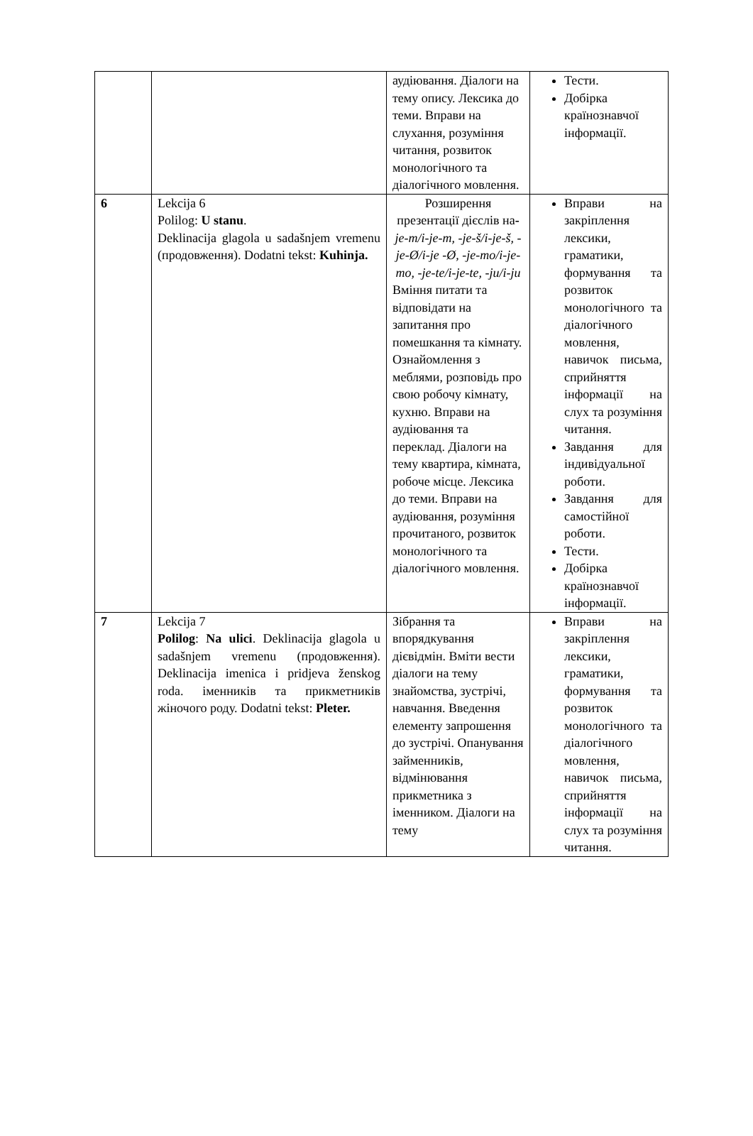| | | аудіювання. Діалоги на тему опису. Лексика до теми. Вправи на слухання, розуміння читання, розвиток монологічного та діалогічного мовлення. | Тести. Добірка країнознавчої інформації. |
| 6 | Lekcija 6 Polilog: U stanu . Deklinacija glagola u sadašnjem vremenu (продовження). Dodatni tekst: Kuhinja. | Розширення презентації дієслів на - je-m/i-je-m, -je-š/i-je-š, -je-Ø/i-je -Ø, -je-mo/i-je-mo, -je-te/i-je-te, -ju/i-ju Вміння питати та відповідати на запитання про помешкання та кімнату. Ознайомлення з меблями, розповідь про свою робочу кімнату, кухню. Вправи на аудіювання та переклад. Діалоги на тему квартира, кімната, робоче місце. Лексика до теми. Вправи на аудіювання, розуміння прочитаного, розвиток монологічного та діалогічного мовлення. | Вправи на закріплення лексики, граматики, формування та розвиток монологічного та діалогічного мовлення, навичок письма, сприйняття інформації на слух та розуміння читання. Завдання для індивідуальної роботи. Завдання для самостійної роботи. Тести. Добірка країнознавчої інформації. |
| 7 | Lekcija 7 Polilog : Na ulici . Deklinacija glagola u sadašnjem vremenu (продовження). Deklinacija imenica i pridjeva ženskog roda. іменників та прикметників жіночого роду. Dodatni tekst: Pleter. | Зібрання та впорядкування дієвідмін. Вміти вести діалоги на тему знайомства, зустрічі, навчання. Введення елементу запрошення до зустрічі. Опанування займенників, відмінювання прикметника з іменником. Діалоги на тему | Вправи на закріплення лексики, граматики, формування та розвиток монологічного та діалогічного мовлення, навичок письма, сприйняття інформації на слух та розуміння читання. |